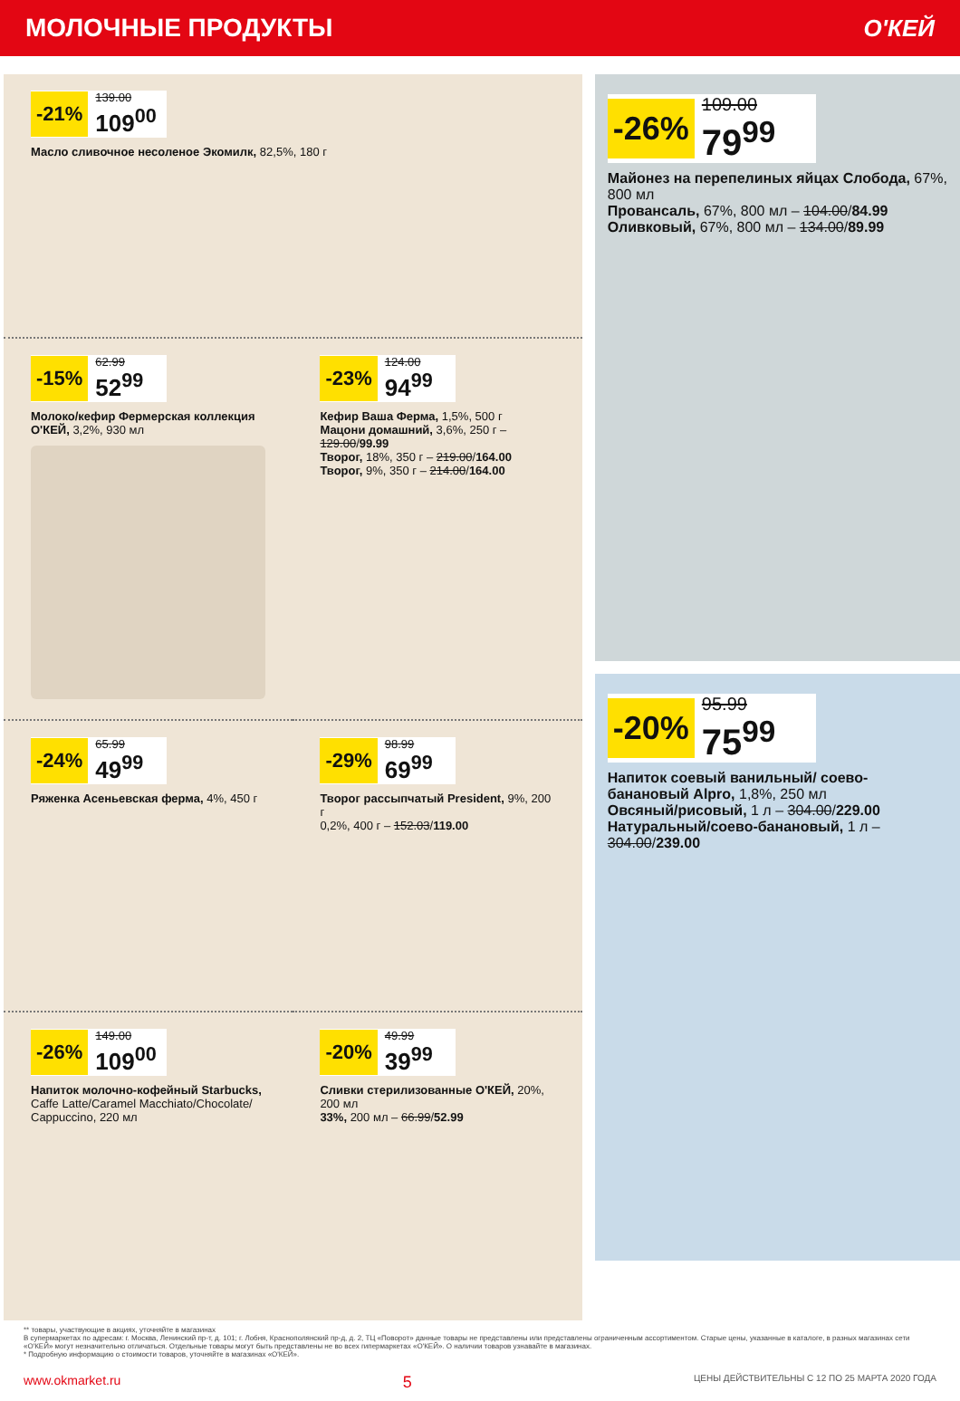МОЛОЧНЫЕ ПРОДУКТЫ О'КЕЙ
-21%
139.00
109<sup>00</sup>
Масло сливочное несоленое Экомилк, 82,5%, 180 г
-15%
62.99
52<sup>99</sup>
Молоко/кефир Фермерская коллекция О'КЕЙ, 3,2%, 930 мл
-23%
124.00
94<sup>99</sup>
Кефир Ваша Ферма, 1,5%, 500 г
Мацони домашний, 3,6%, 250 г – 129.00/99.99
Творог, 18%, 350 г – 219.00/164.00
Творог, 9%, 350 г – 214.00/164.00
-24%
65.99
49<sup>99</sup>
Ряженка Асеньевская ферма, 4%, 450 г
-29%
98.99
69<sup>99</sup>
Творог рассыпчатый President, 9%, 200 г
0,2%, 400 г – 152.03/119.00
-26%
149.00
109<sup>00</sup>
Напиток молочно-кофейный Starbucks, Caffe Latte/Caramel Macchiato/Chocolate/ Cappuccino, 220 мл
-20%
49.99
39<sup>99</sup>
Сливки стерилизованные О'КЕЙ, 20%, 200 мл
33%, 200 мл – 66.99/52.99
-26%
109.00
79<sup>99</sup>
Майонез на перепелиных яйцах Слобода, 67%, 800 мл
Провансаль, 67%, 800 мл – 104.00/84.99
Оливковый, 67%, 800 мл – 134.00/89.99
-20%
95.99
75<sup>99</sup>
Напиток соевый ванильный/ соево-банановый Alpro, 1,8%, 250 мл
Овсяный/рисовый, 1 л – 304.00/229.00
Натуральный/соево-банановый, 1 л – 304.00/239.00
** товары, участвующие в акциях, уточняйте в магазинах
В супермаркетах по адресам: г. Москва, Ленинский пр-т, д. 101; г. Лобня, Краснополянский пр-д, д. 2, ТЦ «Поворот» данные товары не представлены или представлены ограниченным ассортиментом. Старые цены, указанные в каталоге, в разных магазинах сети «О'КЕЙ» могут незначительно отличаться. Отдельные товары могут быть представлены не во всех гипермаркетах «О'КЕЙ». О наличии товаров узнавайте в магазинах.
* Подробную информацию о стоимости товаров, уточняйте в магазинах «О'КЕЙ».
www.okmarket.ru 5 ЦЕНЫ ДЕЙСТВИТЕЛЬНЫ С 12 ПО 25 МАРТА 2020 ГОДА